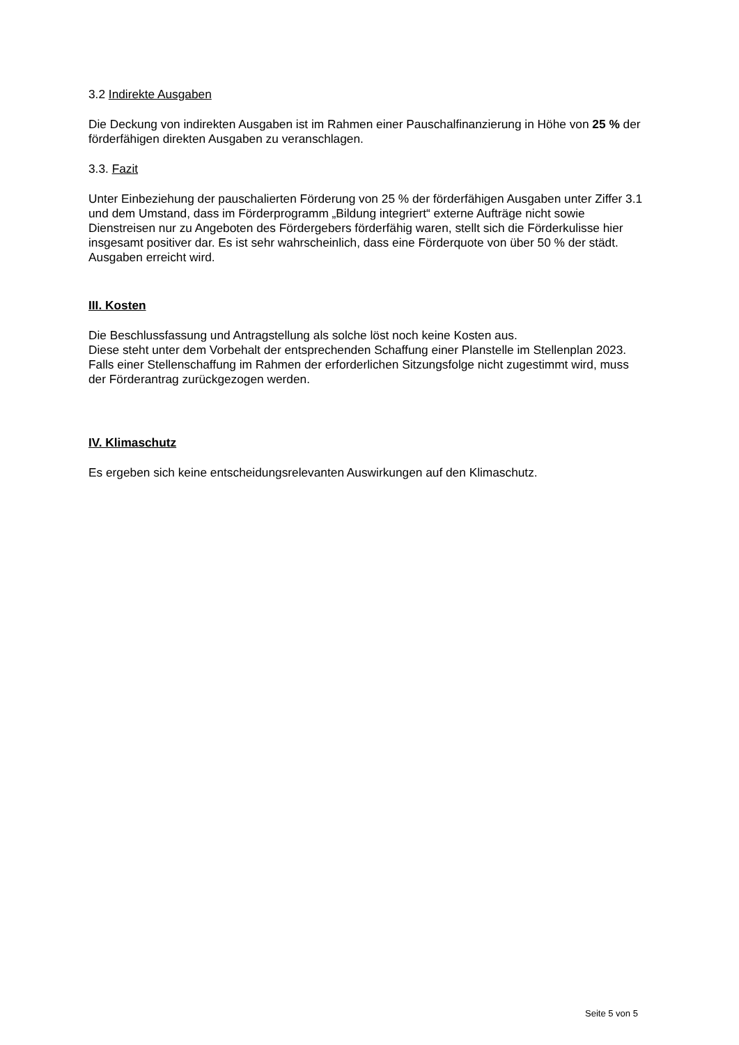3.2 Indirekte Ausgaben
Die Deckung von indirekten Ausgaben ist im Rahmen einer Pauschalfinanzierung in Höhe von 25 % der förderfähigen direkten Ausgaben zu veranschlagen.
3.3. Fazit
Unter Einbeziehung der pauschalierten Förderung von 25 % der förderfähigen Ausgaben unter Ziffer 3.1 und dem Umstand, dass im Förderprogramm „Bildung integriert“ externe Aufträge nicht sowie Dienstreisen nur zu Angeboten des Fördergebers förderfähig waren, stellt sich die Förderkulisse hier insgesamt positiver dar. Es ist sehr wahrscheinlich, dass eine Förderquote von über 50 % der städt. Ausgaben erreicht wird.
III. Kosten
Die Beschlussfassung und Antragstellung als solche löst noch keine Kosten aus.
Diese steht unter dem Vorbehalt der entsprechenden Schaffung einer Planstelle im Stellenplan 2023. Falls einer Stellenschaffung im Rahmen der erforderlichen Sitzungsfolge nicht zugestimmt wird, muss der Förderantrag zurückgezogen werden.
IV. Klimaschutz
Es ergeben sich keine entscheidungsrelevanten Auswirkungen auf den Klimaschutz.
Seite 5 von 5